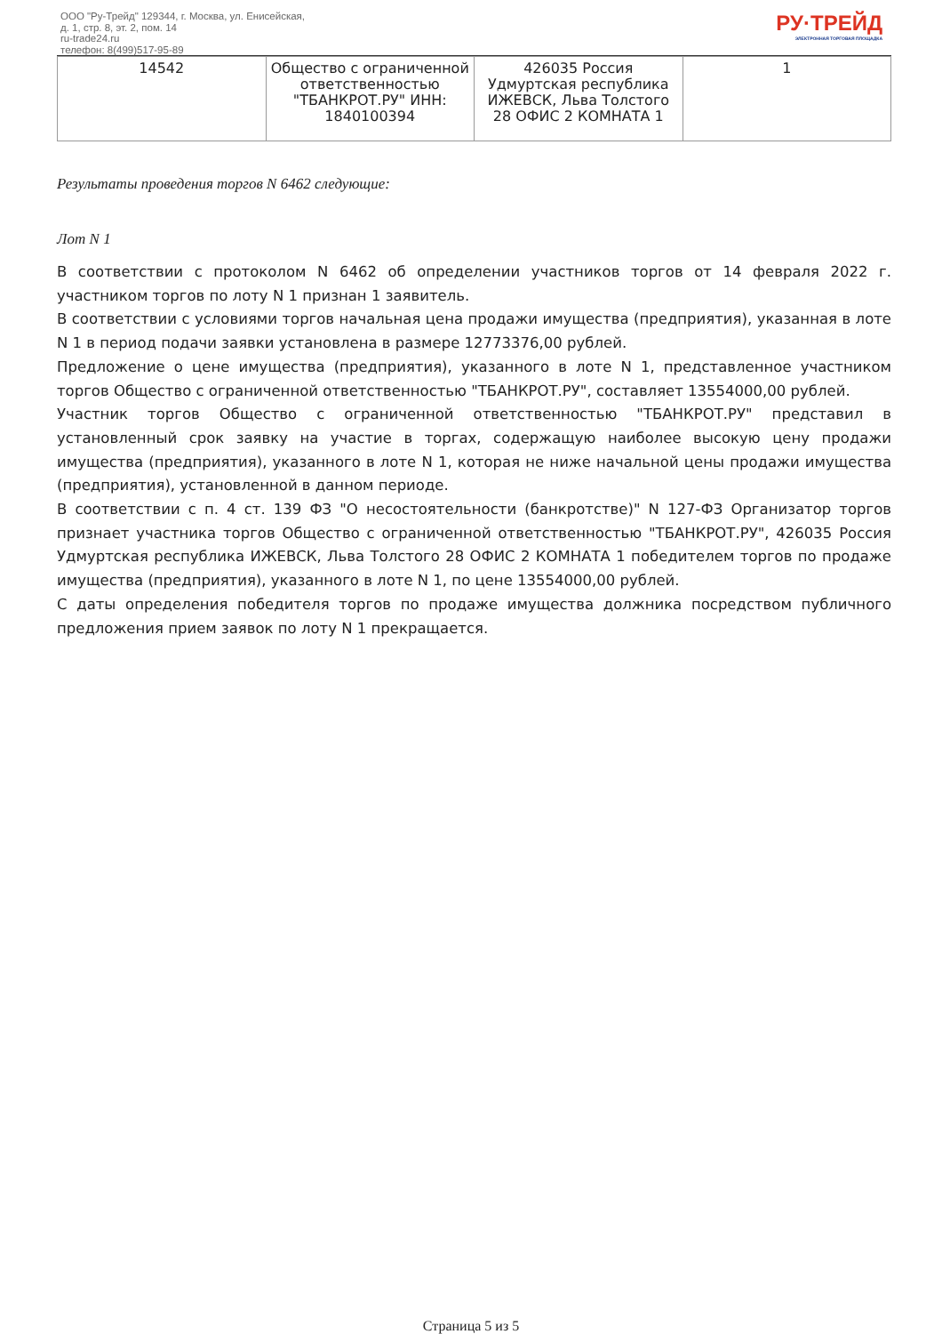ООО "Ру-Трейд" 129344, г. Москва, ул. Енисейская,
д. 1, стр. 8, эт. 2, пом. 14
ru-trade24.ru
телефон: 8(499)517-95-89
РУ·ТРЕЙД
ЭЛЕКТРОННАЯ ТОРГОВАЯ ПЛОЩАДКА
| 14542 | Общество с ограниченной ответственностью "ТБАНКРОТ.РУ" ИНН: 1840100394 | 426035 Россия Удмуртская республика ИЖЕВСК, Льва Толстого 28 ОФИС 2 КОМНАТА 1 | 1 |
Результаты проведения торгов N 6462 следующие:
Лот N 1
В соответствии с протоколом N 6462 об определении участников торгов от 14 февраля 2022 г. участником торгов по лоту N 1 признан 1 заявитель.
В соответствии с условиями торгов начальная цена продажи имущества (предприятия), указанная в лоте N 1 в период подачи заявки установлена в размере 12773376,00 рублей.
Предложение о цене имущества (предприятия), указанного в лоте N 1, представленное участником торгов Общество с ограниченной ответственностью "ТБАНКРОТ.РУ", составляет 13554000,00 рублей.
Участник торгов Общество с ограниченной ответственностью "ТБАНКРОТ.РУ" представил в установленный срок заявку на участие в торгах, содержащую наиболее высокую цену продажи имущества (предприятия), указанного в лоте N 1, которая не ниже начальной цены продажи имущества (предприятия), установленной в данном периоде.
В соответствии с п. 4 ст. 139 ФЗ "О несостоятельности (банкротстве)" N 127-ФЗ Организатор торгов признает участника торгов Общество с ограниченной ответственностью "ТБАНКРОТ.РУ", 426035 Россия Удмуртская республика ИЖЕВСК, Льва Толстого 28 ОФИС 2 КОМНАТА 1 победителем торгов по продаже имущества (предприятия), указанного в лоте N 1, по цене 13554000,00 рублей.
С даты определения победителя торгов по продаже имущества должника посредством публичного предложения прием заявок по лоту N 1 прекращается.
Страница 5 из 5